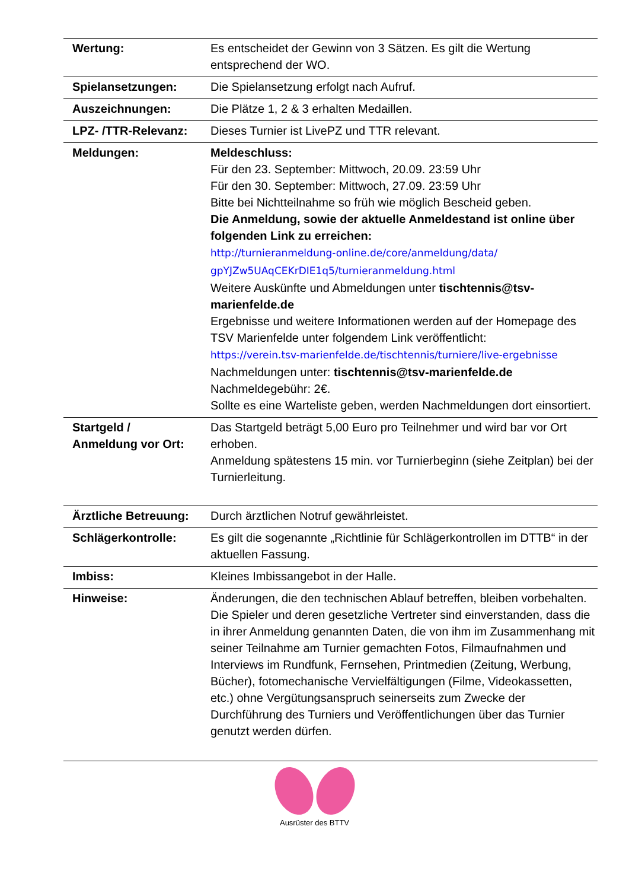| Wertung: | Es entscheidet der Gewinn von 3 Sätzen. Es gilt die Wertung entsprechend der WO. |
| Spielansetzungen: | Die Spielansetzung erfolgt nach Aufruf. |
| Auszeichnungen: | Die Plätze 1, 2 & 3 erhalten Medaillen. |
| LPZ- /TTR-Relevanz: | Dieses Turnier ist LivePZ und TTR relevant. |
| Meldungen: | Meldeschluss: Für den 23. September: Mittwoch, 20.09. 23:59 Uhr Für den 30. September: Mittwoch, 27.09. 23:59 Uhr Bitte bei Nichtteilnahme so früh wie möglich Bescheid geben. Die Anmeldung, sowie der aktuelle Anmeldestand ist online über folgenden Link zu erreichen: http://turnieranmeldung-online.de/core/anmeldung/data/ gpYJZw5UAqCEKrDIE1q5/turnieranmeldung.html Weitere Auskünfte und Abmeldungen unter tischtennis@tsv-marienfelde.de Ergebnisse und weitere Informationen werden auf der Homepage des TSV Marienfelde unter folgendem Link veröffentlicht: https://verein.tsv-marienfelde.de/tischtennis/turniere/live-ergebnisse Nachmeldungen unter: tischtennis@tsv-marienfelde.de Nachmeldegebühr: 2€. Sollte es eine Warteliste geben, werden Nachmeldungen dort einsortiert. |
| Startgeld / Anmeldung vor Ort: | Das Startgeld beträgt 5,00 Euro pro Teilnehmer und wird bar vor Ort erhoben. Anmeldung spätestens 15 min. vor Turnierbeginn (siehe Zeitplan) bei der Turnierleitung. |
| Ärztliche Betreuung: | Durch ärztlichen Notruf gewährleistet. |
| Schlägerkontrolle: | Es gilt die sogenannte „Richtlinie für Schlägerkontrollen im DTTB“ in der aktuellen Fassung. |
| Imbiss: | Kleines Imbissangebot in der Halle. |
| Hinweise: | Änderungen, die den technischen Ablauf betreffen, bleiben vorbehalten. Die Spieler und deren gesetzliche Vertreter sind einverstanden, dass die in ihrer Anmeldung genannten Daten, die von ihm im Zusammenhang mit seiner Teilnahme am Turnier gemachten Fotos, Filmaufnahmen und Interviews im Rundfunk, Fernsehen, Printmedien (Zeitung, Werbung, Bücher), fotomechanische Vervielfältigungen (Filme, Videokassetten, etc.) ohne Vergütungsanspruch seinerseits zum Zwecke der Durchführung des Turniers und Veröffentlichungen über das Turnier genutzt werden dürfen. |
Ausrüster des BTTV